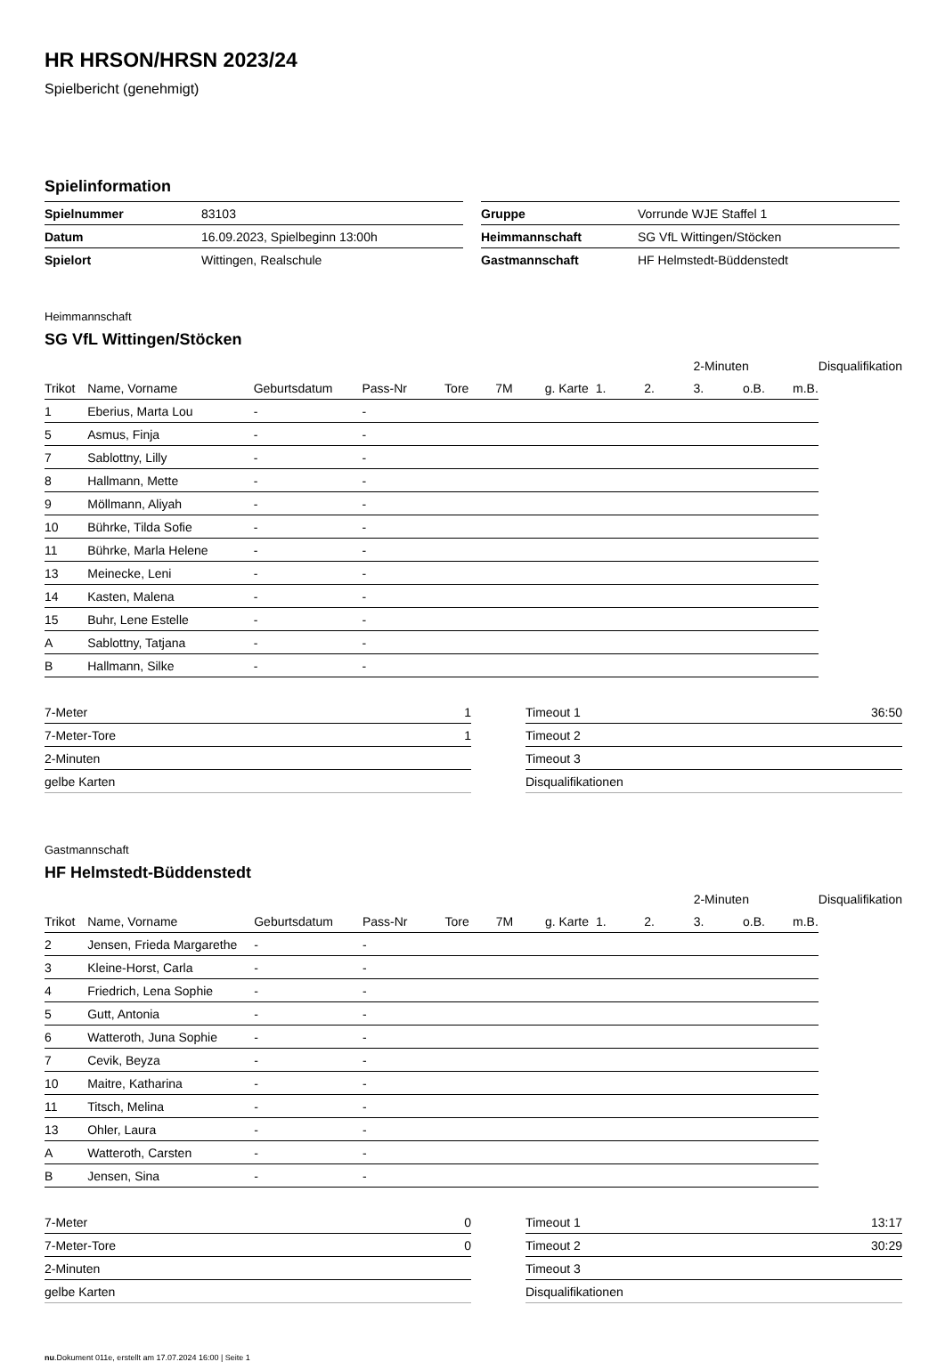HR HRSON/HRSN 2023/24
Spielbericht (genehmigt)
Spielinformation
| Spielnummer | 83103 |
| Datum | 16.09.2023, Spielbeginn 13:00h |
| Spielort | Wittingen, Realschule |
| Gruppe | Vorrunde WJE Staffel 1 |
| Heimmannschaft | SG VfL Wittingen/Stöcken |
| Gastmannschaft | HF Helmstedt-Büddenstedt |
Heimmannschaft
SG VfL Wittingen/Stöcken
| | | | | | | | | | 2-Minuten | | | Disqualifikation |
| --- | --- | --- | --- | --- | --- | --- | --- | --- | --- | --- | --- | --- |
| Trikot | Name, Vorname | Geburtsdatum | Pass-Nr | Tore | 7M | g. Karte | 1. | 2. | 3. | o.B. | m.B. | |
| 1 | Eberius, Marta Lou | - | - | | | | | | | | | |
| 5 | Asmus, Finja | - | - | | | | | | | | | |
| 7 | Sablottny, Lilly | - | - | | | | | | | | | |
| 8 | Hallmann, Mette | - | - | | | | | | | | | |
| 9 | Möllmann, Aliyah | - | - | | | | | | | | | |
| 10 | Bührke, Tilda Sofie | - | - | | | | | | | | | |
| 11 | Bührke, Marla Helene | - | - | | | | | | | | | |
| 13 | Meinecke, Leni | - | - | | | | | | | | | |
| 14 | Kasten, Malena | - | - | | | | | | | | | |
| 15 | Buhr, Lene Estelle | - | - | | | | | | | | | |
| A | Sablottny, Tatjana | - | - | | | | | | | | | |
| B | Hallmann, Silke | - | - | | | | | | | | | |
| 7-Meter | 1 |
| 7-Meter-Tore | 1 |
| 2-Minuten | |
| gelbe Karten | |
| Timeout 1 | 36:50 |
| Timeout 2 | |
| Timeout 3 | |
| Disqualifikationen | |
Gastmannschaft
HF Helmstedt-Büddenstedt
| | | | | | | | | | 2-Minuten | | | Disqualifikation |
| --- | --- | --- | --- | --- | --- | --- | --- | --- | --- | --- | --- | --- |
| Trikot | Name, Vorname | Geburtsdatum | Pass-Nr | Tore | 7M | g. Karte | 1. | 2. | 3. | o.B. | m.B. | |
| 2 | Jensen, Frieda Margarethe | - | - | | | | | | | | | |
| 3 | Kleine-Horst, Carla | - | - | | | | | | | | | |
| 4 | Friedrich, Lena Sophie | - | - | | | | | | | | | |
| 5 | Gutt, Antonia | - | - | | | | | | | | | |
| 6 | Watteroth, Juna Sophie | - | - | | | | | | | | | |
| 7 | Cevik, Beyza | - | - | | | | | | | | | |
| 10 | Maitre, Katharina | - | - | | | | | | | | | |
| 11 | Titsch, Melina | - | - | | | | | | | | | |
| 13 | Ohler, Laura | - | - | | | | | | | | | |
| A | Watteroth, Carsten | - | - | | | | | | | | | |
| B | Jensen, Sina | - | - | | | | | | | | | |
| 7-Meter | 0 |
| 7-Meter-Tore | 0 |
| 2-Minuten | |
| gelbe Karten | |
| Timeout 1 | 13:17 |
| Timeout 2 | 30:29 |
| Timeout 3 | |
| Disqualifikationen | |
nu.Dokument 011e, erstellt am 17.07.2024 16:00 | Seite 1